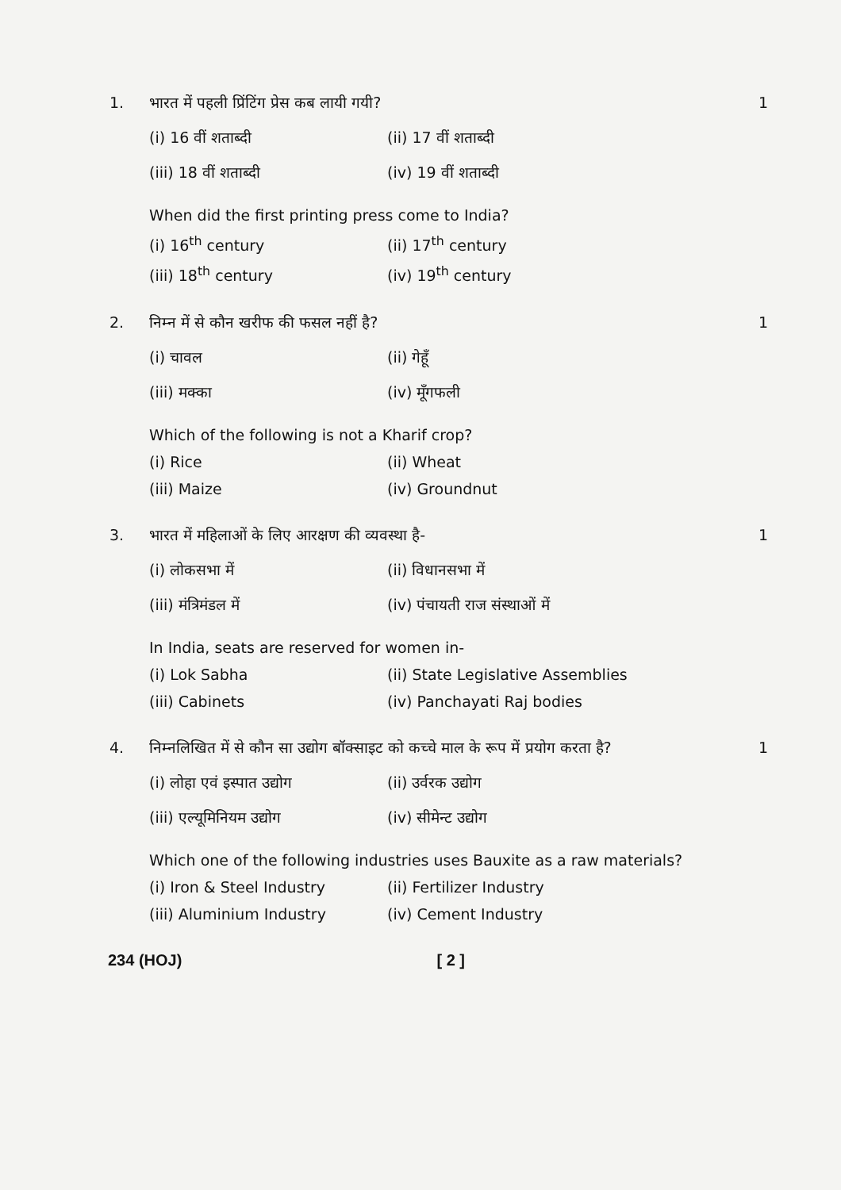1. भारत में पहली प्रिंटिंग प्रेस कब लायी गयी? 1
(i) 16 वीं शताब्दी (ii) 17 वीं शताब्दी (iii) 18 वीं शताब्दी (iv) 19 वीं शताब्दी
When did the first printing press come to India?
(i) 16<sup>th</sup> century (ii) 17<sup>th</sup> century (iii) 18<sup>th</sup> century (iv) 19<sup>th</sup> century
2. निम्न में से कौन खरीफ की फसल नहीं है? 1
(i) चावल (ii) गेहूँ (iii) मक्का (iv) मूँगफली
Which of the following is not a Kharif crop?
(i) Rice (ii) Wheat (iii) Maize (iv) Groundnut
3. भारत में महिलाओं के लिए आरक्षण की व्यवस्था है- 1
(i) लोकसभा में (ii) विधानसभा में (iii) मंत्रिमंडल में (iv) पंचायती राज संस्थाओं में
In India, seats are reserved for women in-
(i) Lok Sabha (ii) State Legislative Assemblies (iii) Cabinets (iv) Panchayati Raj bodies
4. निम्नलिखित में से कौन सा उद्योग बॉक्साइट को कच्चे माल के रूप में प्रयोग करता है? 1
(i) लोहा एवं इस्पात उद्योग (ii) उर्वरक उद्योग (iii) एल्यूमिनियम उद्योग (iv) सीमेन्ट उद्योग
Which one of the following industries uses Bauxite as a raw materials?
(i) Iron & Steel Industry (ii) Fertilizer Industry (iii) Aluminium Industry (iv) Cement Industry
234 (HOJ) [ 2 ]